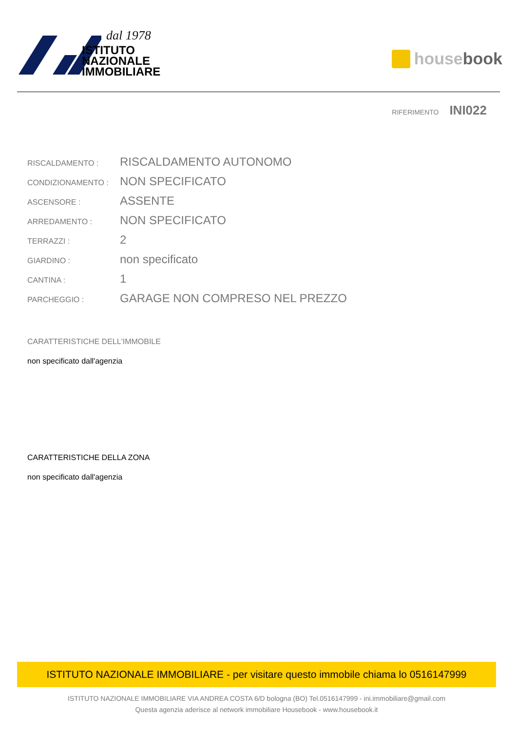dal 1978
ISTITUTO
NAZIONALE
IMMOBILIARE
house book
RIFERIMENTO INI022
| RISCALDAMENTO : | RISCALDAMENTO AUTONOMO |
| CONDIZIONAMENTO : | NON SPECIFICATO |
| ASCENSORE : | ASSENTE |
| ARREDAMENTO : | NON SPECIFICATO |
| TERRAZZI : | 2 |
| GIARDINO : | non specificato |
| CANTINA : | 1 |
| PARCHEGGIO : | GARAGE NON COMPRESO NEL PREZZO |
CARATTERISTICHE DELL'IMMOBILE
non specificato dall'agenzia
CARATTERISTICHE DELLA ZONA
non specificato dall'agenzia
ISTITUTO NAZIONALE IMMOBILIARE - per visitare questo immobile chiama lo 0516147999
ISTITUTO NAZIONALE IMMOBILIARE VIA ANDREA COSTA 6/D bologna (BO) Tel.0516147999 - ini.immobiliare@gmail.com
Questa agenzia aderisce al network immobiliare Housebook - www.housebook.it